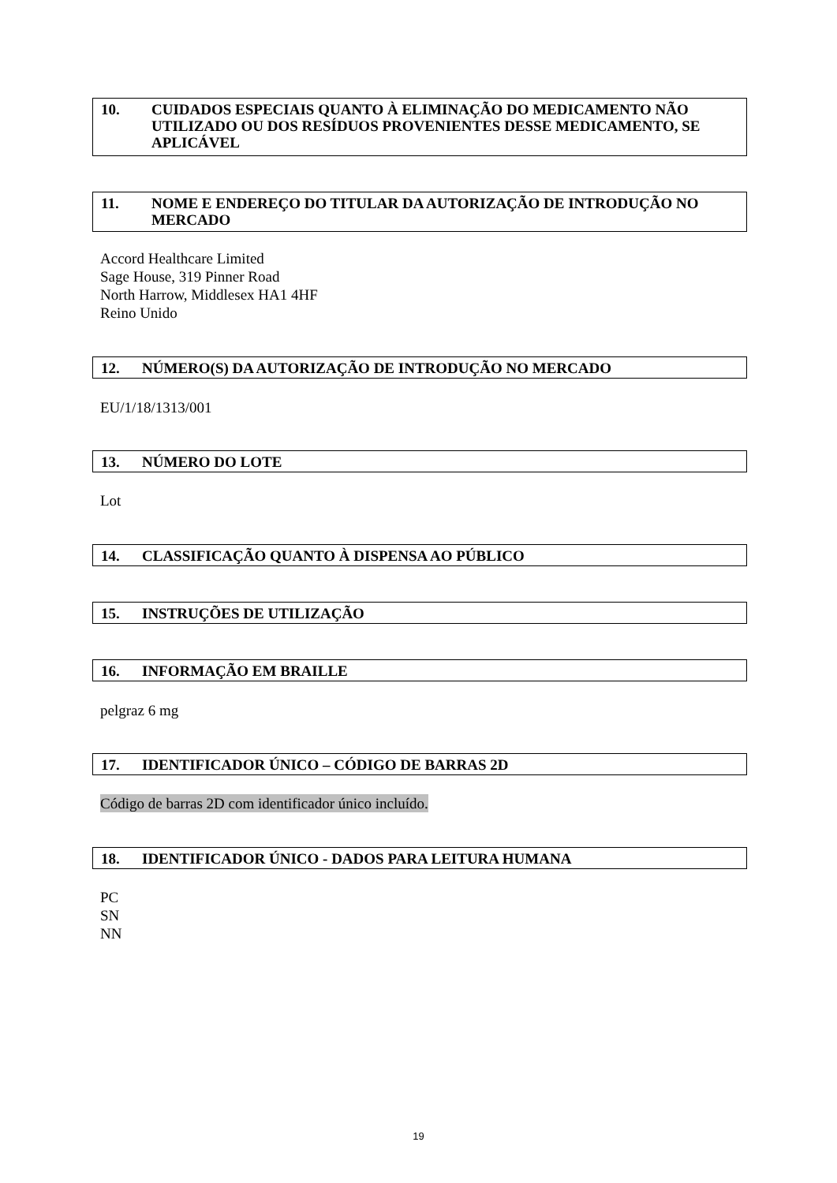10. CUIDADOS ESPECIAIS QUANTO À ELIMINAÇÃO DO MEDICAMENTO NÃO UTILIZADO OU DOS RESÍDUOS PROVENIENTES DESSE MEDICAMENTO, SE APLICÁVEL
11. NOME E ENDEREÇO DO TITULAR DA AUTORIZAÇÃO DE INTRODUÇÃO NO MERCADO
Accord Healthcare Limited
Sage House, 319 Pinner Road
North Harrow, Middlesex HA1 4HF
Reino Unido
12. NÚMERO(S) DA AUTORIZAÇÃO DE INTRODUÇÃO NO MERCADO
EU/1/18/1313/001
13. NÚMERO DO LOTE
Lot
14. CLASSIFICAÇÃO QUANTO À DISPENSA AO PÚBLICO
15. INSTRUÇÕES DE UTILIZAÇÃO
16. INFORMAÇÃO EM BRAILLE
pelgraz 6 mg
17. IDENTIFICADOR ÚNICO – CÓDIGO DE BARRAS 2D
Código de barras 2D com identificador único incluído.
18. IDENTIFICADOR ÚNICO - DADOS PARA LEITURA HUMANA
PC
SN
NN
19